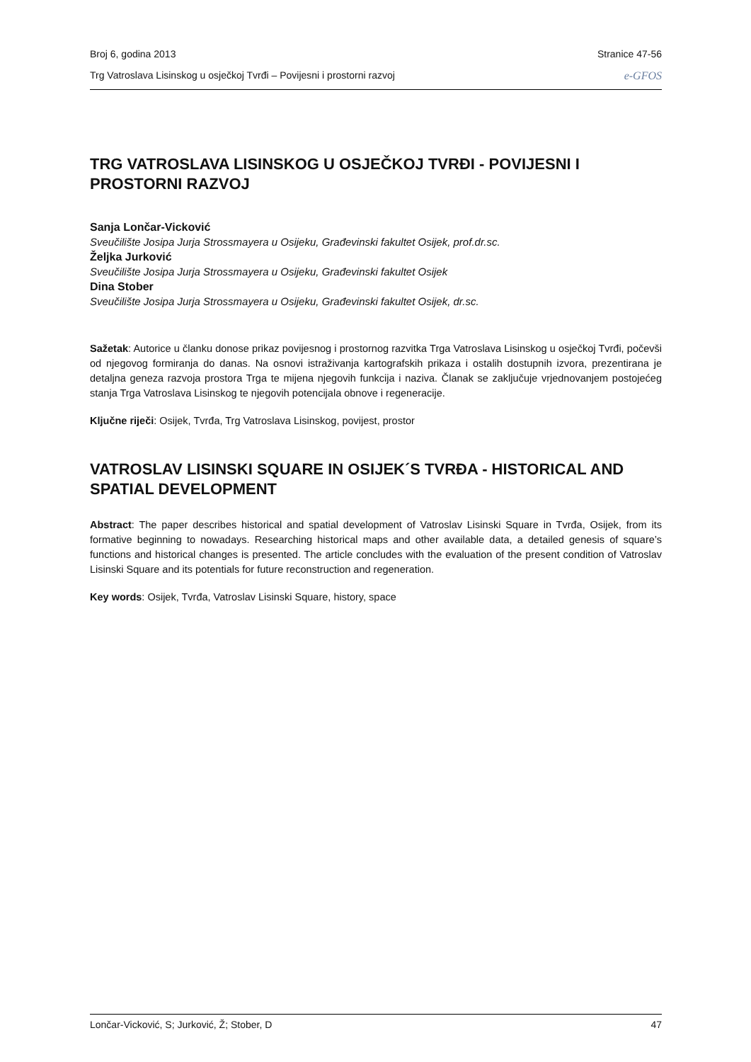Broj 6, godina 2013 Stranice 47-56
Trg Vatroslava Lisinskog u osječkoj Tvrđi – Povijesni i prostorni razvoj e-GFOS
TRG VATROSLAVA LISINSKOG U OSJEČKOJ TVRĐI - POVIJESNI I PROSTORNI RAZVOJ
Sanja Lončar-Vicković
Sveučilište Josipa Jurja Strossmayera u Osijeku, Građevinski fakultet Osijek, prof.dr.sc.
Željka Jurković
Sveučilište Josipa Jurja Strossmayera u Osijeku, Građevinski fakultet Osijek
Dina Stober
Sveučilište Josipa Jurja Strossmayera u Osijeku, Građevinski fakultet Osijek, dr.sc.
Sažetak: Autorice u članku donose prikaz povijesnog i prostornog razvitka Trga Vatroslava Lisinskog u osječkoj Tvrđi, počevši od njegovog formiranja do danas. Na osnovi istraživanja kartografskih prikaza i ostalih dostupnih izvora, prezentirana je detaljna geneza razvoja prostora Trga te mijena njegovih funkcija i naziva. Članak se zaključuje vrjednovanjem postojećeg stanja Trga Vatroslava Lisinskog te njegovih potencijala obnove i regeneracije.
Ključne riječi: Osijek, Tvrđa, Trg Vatroslava Lisinskog, povijest, prostor
VATROSLAV LISINSKI SQUARE IN OSIJEK´S TVRĐA - HISTORICAL AND SPATIAL DEVELOPMENT
Abstract: The paper describes historical and spatial development of Vatroslav Lisinski Square in Tvrđa, Osijek, from its formative beginning to nowadays. Researching historical maps and other available data, a detailed genesis of square’s functions and historical changes is presented. The article concludes with the evaluation of the present condition of Vatroslav Lisinski Square and its potentials for future reconstruction and regeneration.
Key words: Osijek, Tvrđa, Vatroslav Lisinski Square, history, space
Lončar-Vicković, S; Jurković, Ž; Stober, D 47